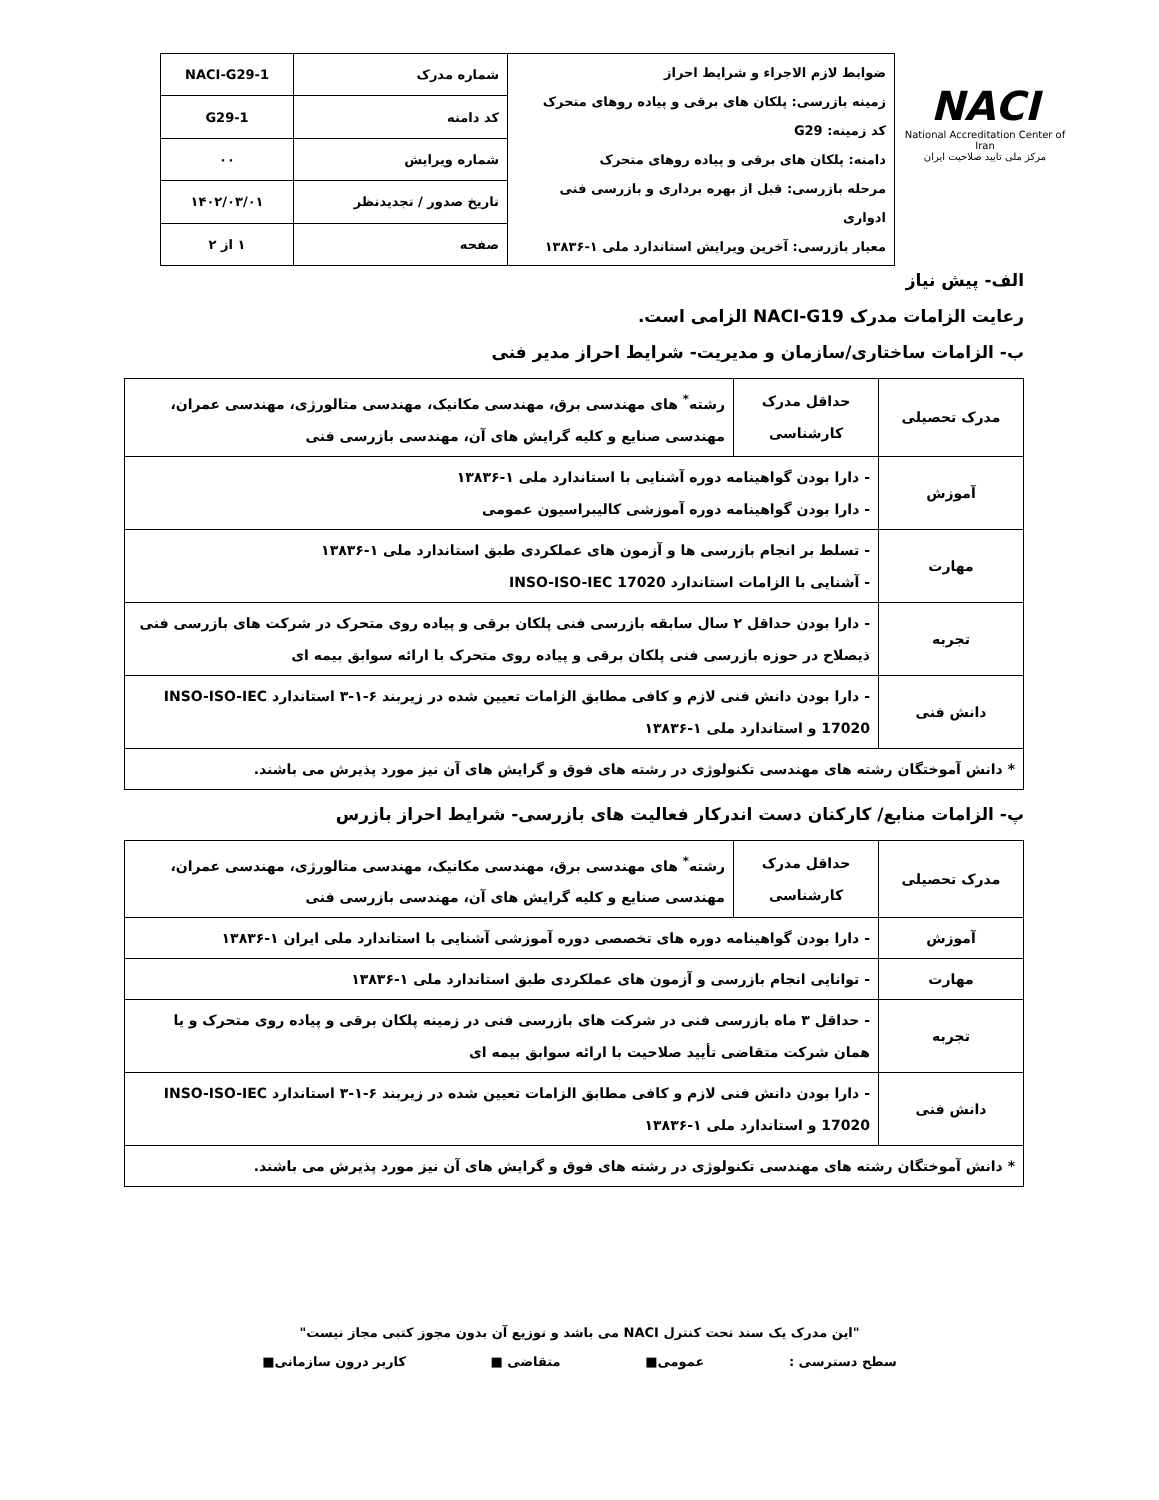NACI
National Accreditation Center of Iran
مرکز ملی تایید صلاحیت ایران
| ضوابط لازم الاجراء و شرایط احراز زمینه بازرسی: پلکان های برقی و پیاده روهای متحرک کد زمینه: G29 دامنه: پلکان های برقی و پیاده روهای متحرک مرحله بازرسی: قبل از بهره برداری و بازرسی فنی ادواری معیار بازرسی: آخرین ویرایش استاندارد ملی ۱-۱۳۸۳۶ | شماره مدرک | NACI-G29-1 |
| | کد دامنه | G29-1 |
| | شماره ویرایش | ۰۰ |
| | تاریخ صدور / تجدیدنظر | ۱۴۰۲/۰۳/۰۱ |
| | صفحه | ۱ از ۲ |
الف- پیش نیاز
رعایت الزامات مدرک NACI-G19 الزامی است.
ب- الزامات ساختاری/سازمان و مدیریت- شرایط احراز مدیر فنی
| مدرک تحصیلی | حداقل مدرک کارشناسی | رشته<sup>*</sup> های مهندسی برق، مهندسی مکانیک، مهندسی متالورژی، مهندسی عمران، مهندسی صنایع و کلیه گرایش های آن، مهندسی بازرسی فنی |
| آموزش | - دارا بودن گواهینامه دوره آشنایی با استاندارد ملی ۱-۱۳۸۳۶ - دارا بودن گواهینامه دوره آموزشی کالیبراسیون عمومی | |
| مهارت | - تسلط بر انجام بازرسی ها و آزمون های عملکردی طبق استاندارد ملی ۱-۱۳۸۳۶ - آشنایی با الزامات استاندارد INSO-ISO-IEC 17020 | |
| تجربه | - دارا بودن حداقل ۲ سال سابقه بازرسی فنی پلکان برقی و پیاده روی متحرک در شرکت های بازرسی فنی ذیصلاح در حوزه بازرسی فنی پلکان برقی و پیاده روی متحرک با ارائه سوابق بیمه ای | |
| دانش فنی | - دارا بودن دانش فنی لازم و کافی مطابق الزامات تعیین شده در زیربند ۶-۱-۳ استاندارد INSO-ISO-IEC 17020 و استاندارد ملی ۱-۱۳۸۳۶ | |
| * دانش آموختگان رشته های مهندسی تکنولوژی در رشته های فوق و گرایش های آن نیز مورد پذیرش می باشند. | | |
پ- الزامات منابع/ کارکنان دست اندرکار فعالیت های بازرسی- شرایط احراز بازرس
| مدرک تحصیلی | حداقل مدرک کارشناسی | رشته<sup>*</sup> های مهندسی برق، مهندسی مکانیک، مهندسی متالورژی، مهندسی عمران، مهندسی صنایع و کلیه گرایش های آن، مهندسی بازرسی فنی |
| آموزش | - دارا بودن گواهینامه دوره های تخصصی دوره آموزشی آشنایی با استاندارد ملی ایران ۱-۱۳۸۳۶ | |
| مهارت | - توانایی انجام بازرسی و آزمون های عملکردی طبق استاندارد ملی ۱-۱۳۸۳۶ | |
| تجربه | - حداقل ۳ ماه بازرسی فنی در شرکت های بازرسی فنی در زمینه پلکان برقی و پیاده روی متحرک و یا همان شرکت متقاضی تأیید صلاحیت با ارائه سوابق بیمه ای | |
| دانش فنی | - دارا بودن دانش فنی لازم و کافی مطابق الزامات تعیین شده در زیربند ۶-۱-۳ استاندارد INSO-ISO-IEC 17020 و استاندارد ملی ۱-۱۳۸۳۶ | |
| * دانش آموختگان رشته های مهندسی تکنولوژی در رشته های فوق و گرایش های آن نیز مورد پذیرش می باشند. | | |
"این مدرک یک سند تحت کنترل NACI می باشد و توزیع آن بدون مجوز کتبی مجاز نیست"
سطح دسترسی : عمومی■ متقاضی ■ کاربر درون سازمانی■